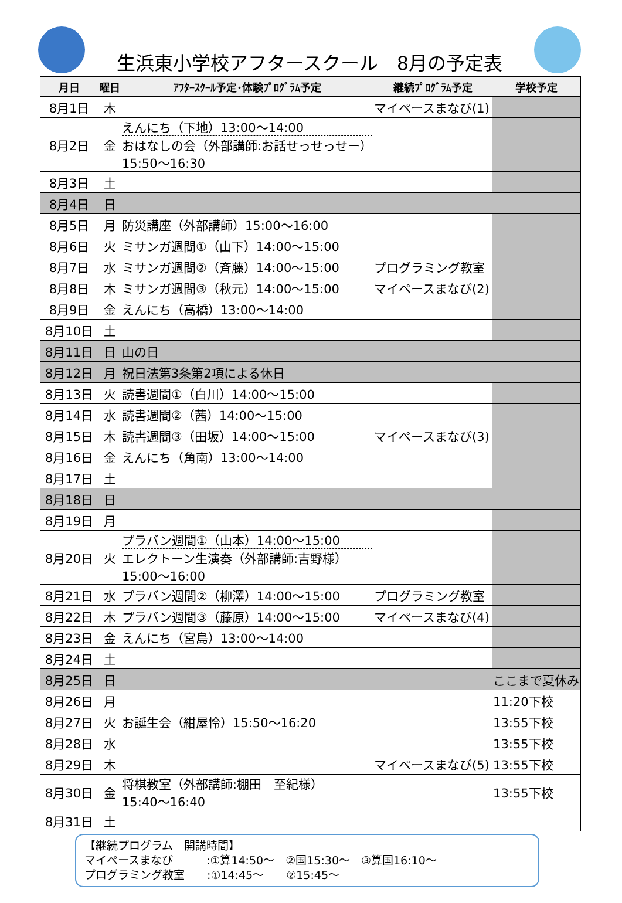生浜東小学校アフタースクール　8月の予定表
| 月日 | 曜日 | ｱﾌﾀｰｽｸｰﾙ予定･体験ﾌﾟﾛｸﾞﾗﾑ予定 | 継続ﾌﾟﾛｸﾞﾗﾑ予定 | 学校予定 |
| --- | --- | --- | --- | --- |
| 8月1日 | 木 | | マイペースまなび(1) | |
| 8月2日 | 金 | えんにち（下地）13:00～14:00 おはなしの会（外部講師:お話せっせっせー） 15:50～16:30 | | |
| 8月3日 | 土 | | | |
| 8月4日 | 日 | | | |
| 8月5日 | 月 | 防災講座（外部講師）15:00～16:00 | | |
| 8月6日 | 火 | ミサンガ週間①（山下）14:00～15:00 | | |
| 8月7日 | 水 | ミサンガ週間②（斉藤）14:00～15:00 | プログラミング教室 | |
| 8月8日 | 木 | ミサンガ週間③（秋元）14:00～15:00 | マイペースまなび(2) | |
| 8月9日 | 金 | えんにち（高橋）13:00～14:00 | | |
| 8月10日 | 土 | | | |
| 8月11日 | 日 | 山の日 | | |
| 8月12日 | 月 | 祝日法第3条第2項による休日 | | |
| 8月13日 | 火 | 読書週間①（白川）14:00～15:00 | | |
| 8月14日 | 水 | 読書週間②（茜）14:00～15:00 | | |
| 8月15日 | 木 | 読書週間③（田坂）14:00～15:00 | マイペースまなび(3) | |
| 8月16日 | 金 | えんにち（角南）13:00～14:00 | | |
| 8月17日 | 土 | | | |
| 8月18日 | 日 | | | |
| 8月19日 | 月 | | | |
| 8月20日 | 火 | プラバン週間①（山本）14:00～15:00 エレクトーン生演奏（外部講師:吉野様） 15:00～16:00 | | |
| 8月21日 | 水 | プラバン週間②（柳澤）14:00～15:00 | プログラミング教室 | |
| 8月22日 | 木 | プラバン週間③（藤原）14:00～15:00 | マイペースまなび(4) | |
| 8月23日 | 金 | えんにち（宮島）13:00～14:00 | | |
| 8月24日 | 土 | | | |
| 8月25日 | 日 | | | ここまで夏休み |
| 8月26日 | 月 | | | 11:20下校 |
| 8月27日 | 火 | お誕生会（紺屋怜）15:50～16:20 | | 13:55下校 |
| 8月28日 | 水 | | | 13:55下校 |
| 8月29日 | 木 | | マイペースまなび(5) | 13:55下校 |
| 8月30日 | 金 | 将棋教室（外部講師:棚田 至紀様） 15:40～16:40 | | 13:55下校 |
| 8月31日 | 土 | | | |
【継続プログラム　開講時間】
マイペースまなび　　　:①算14:50～　②国15:30～　③算国16:10～
プログラミング教室　　:①14:45～　　②15:45～